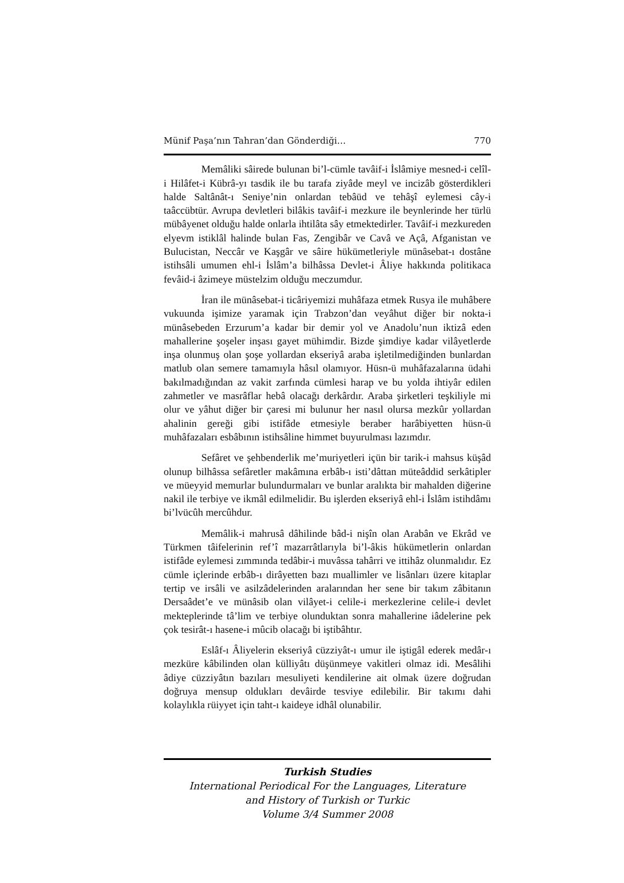Münif Paşa’nın Tahran’dan Gönderdiği… 770
Memâliki sâirede bulunan bi’l-cümle tavâif-i İslâmiye mesned-i celîl-i Hilâfet-i Kübrâ-yı tasdik ile bu tarafa ziyâde meyl ve incizâb gösterdikleri halde Saltânât-ı Seniye’nin onlardan tebâüd ve tehâşî eylemesi cây-i taâccübtür. Avrupa devletleri bilâkis tavâif-i mezkure ile beynlerinde her türlü mübâyenet olduğu halde onlarla ihtilâta sây etmektedirler. Tavâif-i mezkureden elyevm istiklâl halinde bulan Fas, Zengibâr ve Cavâ ve Açâ, Afganistan ve Bulucistan, Neccâr ve Kaşgâr ve sâire hükümetleriyle münâsebat-ı dostâne istihsâli umumen ehl-i İslâm’a bilhâssa Devlet-i Âliye hakkında politikaca fevâid-i âzimeye müstelzim olduğu meczumdur.
İran ile münâsebat-i ticâriyemizi muhâfaza etmek Rusya ile muhâbere vukuunda işimize yaramak için Trabzon’dan veyâhut diğer bir nokta-i münâsebeden Erzurum’a kadar bir demir yol ve Anadolu’nun iktizâ eden mahallerine şoşeler inşası gayet mühimdir. Bizde şimdiye kadar vilâyetlerde inşa olunmuş olan şoşe yollardan ekseriyâ araba işletilmediğinden bunlardan matlub olan semere tamamıyla hâsıl olamıyor. Hüsn-ü muhâfazalarına üdahi bakılmadığından az vakit zarfında cümlesi harap ve bu yolda ihtiyâr edilen zahmetler ve masrâflar hebâ olacağı derkârdır. Araba şirketleri teşkiliyle mi olur ve yâhut diğer bir çaresi mi bulunur her nasıl olursa mezkûr yollardan ahalinin gereği gibi istifâde etmesiyle beraber harâbiyetten hüsn-ü muhâfazaları esbâbının istihsâline himmet buyurulması lazımdır.
Sefâret ve şehbenderlik me’muriyetleri içün bir tarik-i mahsus küşâd olunup bilhâssa sefâretler makâmına erbâb-ı isti’dâttan müteâddid serkâtipler ve müeyyid memurlar bulundurmaları ve bunlar aralıkta bir mahalden diğerine nakil ile terbiye ve ikmâl edilmelidir. Bu işlerden ekseriyâ ehl-i İslâm istihdâmı bi’lvücûh mercûhdur.
Memâlik-i mahrusâ dâhilinde bâd-i nişîn olan Arabân ve Ekrâd ve Türkmen tâifelerinin ref’î mazarrâtlarıyla bi’l-âkis hükümetlerin onlardan istifâde eylemesi zımmında tedâbir-i muvâssa tahârri ve ittihâz olunmalıdır. Ez cümle içlerinde erbâb-ı dirâyetten bazı muallimler ve lisânları üzere kitaplar tertip ve irsâli ve asilzâdelerinden aralarından her sene bir takım zâbitanın Dersaâdet’e ve münâsib olan vilâyet-i celile-i merkezlerine celile-i devlet mekteplerinde tâ’lim ve terbiye olunduktan sonra mahallerine iâdelerine pek çok tesirât-ı hasene-i mûcib olacağı bi iştibâhtır.
Eslâf-ı Âliyelerin ekseriyâ cüzziyât-ı umur ile iştigâl ederek medâr-ı mezküre kâbilinden olan külliyâtı düşünmeye vakitleri olmaz idi. Mesâlihi âdiye cüzziyâtın bazıları mesuliyeti kendilerine ait olmak üzere doğrudan doğruya mensup oldukları devâirde tesviye edilebilir. Bir takımı dahi kolaylıkla rüiyyet için taht-ı kaideye idhâl olunabilir.
Turkish Studies
International Periodical For the Languages, Literature
and History of Turkish or Turkic
Volume 3/4 Summer 2008